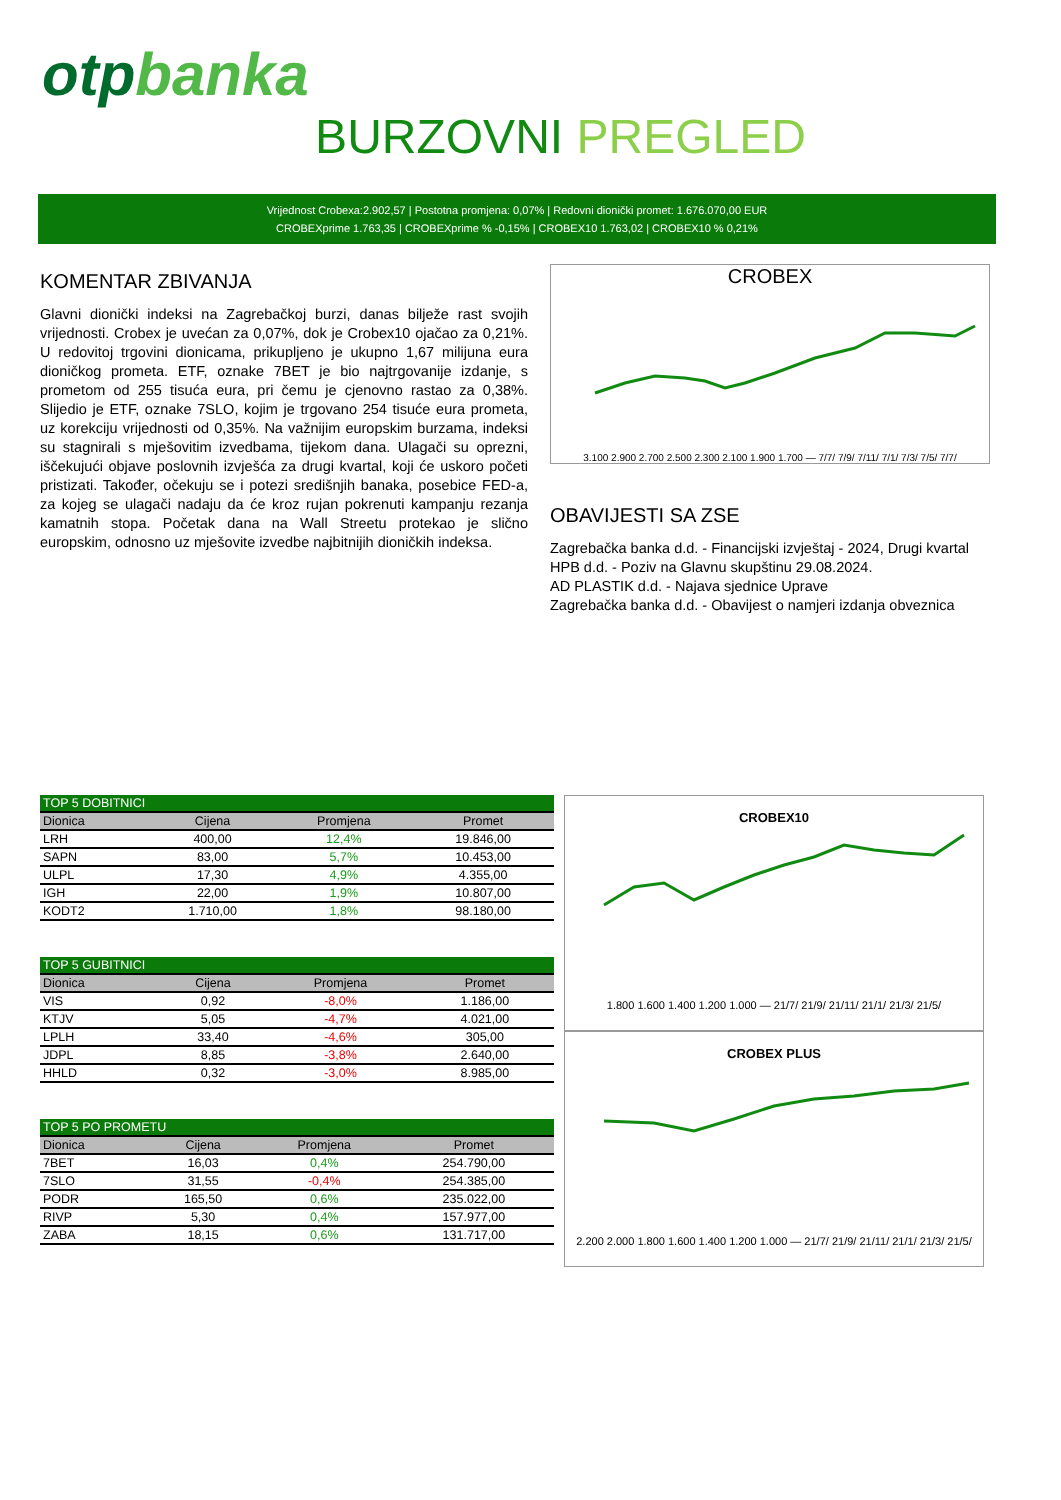otpbanka
BURZOVNI PREGLED
Vrijednost Crobexa:2.902,57 | Postotna promjena: 0,07% | Redovni dionički promet: 1.676.070,00 EUR
CROBEXprime 1.763,35 | CROBEXprime % -0,15% | CROBEX10 1.763,02 | CROBEX10 % 0,21%
KOMENTAR ZBIVANJA
Glavni dionički indeksi na Zagrebačkoj burzi, danas bilježe rast svojih vrijednosti. Crobex je uvećan za 0,07%, dok je Crobex10 ojačao za 0,21%. U redovitoj trgovini dionicama, prikupljeno je ukupno 1,67 milijuna eura dioničkog prometa. ETF, oznake 7BET je bio najtrgovanije izdanje, s prometom od 255 tisuća eura, pri čemu je cjenovno rastao za 0,38%. Slijedio je ETF, oznake 7SLO, kojim je trgovano 254 tisuće eura prometa, uz korekciju vrijednosti od 0,35%. Na važnijim europskim burzama, indeksi su stagnirali s mješovitim izvedbama, tijekom dana. Ulagači su oprezni, iščekujući objave poslovnih izvješća za drugi kvartal, koji će uskoro početi pristizati. Također, očekuju se i potezi središnjih banaka, posebice FED-a, za kojeg se ulagači nadaju da će kroz rujan pokrenuti kampanju rezanja kamatnih stopa. Početak dana na Wall Streetu protekao je slično europskim, odnosno uz mješovite izvedbe najbitnijih dioničkih indeksa.
CROBEX
3.100 2.900 2.700 2.500 2.300 2.100 1.900 1.700 — 7/7/ 7/9/ 7/11/ 7/1/ 7/3/ 7/5/ 7/7/
OBAVIJESTI SA ZSE
Zagrebačka banka d.d. - Financijski izvještaj - 2024, Drugi kvartal
HPB d.d. - Poziv na Glavnu skupštinu 29.08.2024.
AD PLASTIK d.d. - Najava sjednice Uprave
Zagrebačka banka d.d. - Obavijest o namjeri izdanja obveznica
| TOP 5 DOBITNICI | | | |
| --- | --- | --- | --- |
| Dionica | Cijena | Promjena | Promet |
| LRH | 400,00 | 12,4% | 19.846,00 |
| SAPN | 83,00 | 5,7% | 10.453,00 |
| ULPL | 17,30 | 4,9% | 4.355,00 |
| IGH | 22,00 | 1,9% | 10.807,00 |
| KODT2 | 1.710,00 | 1,8% | 98.180,00 |
| TOP 5 GUBITNICI | | | |
| --- | --- | --- | --- |
| Dionica | Cijena | Promjena | Promet |
| VIS | 0,92 | -8,0% | 1.186,00 |
| KTJV | 5,05 | -4,7% | 4.021,00 |
| LPLH | 33,40 | -4,6% | 305,00 |
| JDPL | 8,85 | -3,8% | 2.640,00 |
| HHLD | 0,32 | -3,0% | 8.985,00 |
| TOP 5 PO PROMETU | | | |
| --- | --- | --- | --- |
| Dionica | Cijena | Promjena | Promet |
| 7BET | 16,03 | 0,4% | 254.790,00 |
| 7SLO | 31,55 | -0,4% | 254.385,00 |
| PODR | 165,50 | 0,6% | 235.022,00 |
| RIVP | 5,30 | 0,4% | 157.977,00 |
| ZABA | 18,15 | 0,6% | 131.717,00 |
CROBEX10
1.800 1.600 1.400 1.200 1.000 — 21/7/ 21/9/ 21/11/ 21/1/ 21/3/ 21/5/
CROBEX PLUS
2.200 2.000 1.800 1.600 1.400 1.200 1.000 — 21/7/ 21/9/ 21/11/ 21/1/ 21/3/ 21/5/